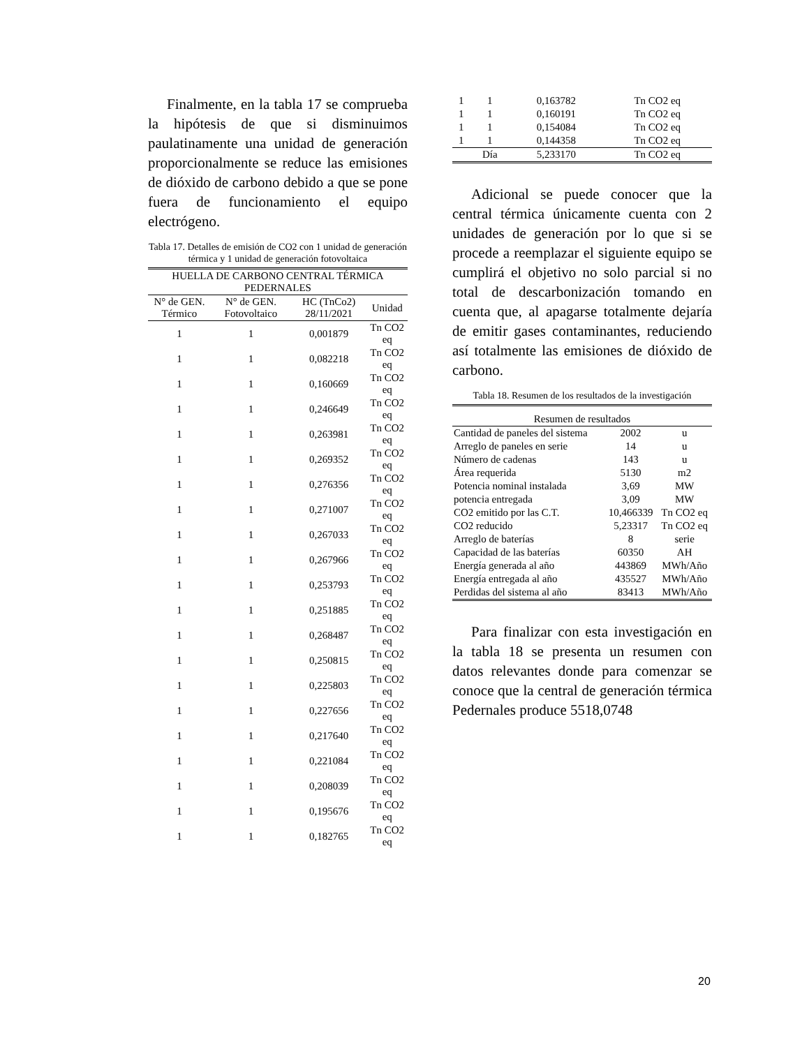Finalmente, en la tabla 17 se comprueba la hipótesis de que si disminuimos paulatinamente una unidad de generación proporcionalmente se reduce las emisiones de dióxido de carbono debido a que se pone fuera de funcionamiento el equipo electrógeno.
Tabla 17. Detalles de emisión de CO2 con 1 unidad de generación térmica y 1 unidad de generación fotovoltaica
| HUELLA DE CARBONO CENTRAL TÉRMICA PEDERNALES | | | |
| --- | --- | --- | --- |
| N° de GEN. Térmico | N° de GEN. Fotovoltaico | HC (TnCo2) 28/11/2021 | Unidad |
| 1 | 1 | 0,001879 | Tn CO2 eq |
| 1 | 1 | 0,082218 | Tn CO2 eq |
| 1 | 1 | 0,160669 | Tn CO2 eq |
| 1 | 1 | 0,246649 | Tn CO2 eq |
| 1 | 1 | 0,263981 | Tn CO2 eq |
| 1 | 1 | 0,269352 | Tn CO2 eq |
| 1 | 1 | 0,276356 | Tn CO2 eq |
| 1 | 1 | 0,271007 | Tn CO2 eq |
| 1 | 1 | 0,267033 | Tn CO2 eq |
| 1 | 1 | 0,267966 | Tn CO2 eq |
| 1 | 1 | 0,253793 | Tn CO2 eq |
| 1 | 1 | 0,251885 | Tn CO2 eq |
| 1 | 1 | 0,268487 | Tn CO2 eq |
| 1 | 1 | 0,250815 | Tn CO2 eq |
| 1 | 1 | 0,225803 | Tn CO2 eq |
| 1 | 1 | 0,227656 | Tn CO2 eq |
| 1 | 1 | 0,217640 | Tn CO2 eq |
| 1 | 1 | 0,221084 | Tn CO2 eq |
| 1 | 1 | 0,208039 | Tn CO2 eq |
| 1 | 1 | 0,195676 | Tn CO2 eq |
| 1 | 1 | 0,182765 | Tn CO2 eq |
| 1 | 1 | 0,163782 | Tn CO2 eq |
| 1 | 1 | 0,160191 | Tn CO2 eq |
| 1 | 1 | 0,154084 | Tn CO2 eq |
| 1 | 1 | 0,144358 | Tn CO2 eq |
| | Día | 5,233170 | Tn CO2 eq |
Adicional se puede conocer que la central térmica únicamente cuenta con 2 unidades de generación por lo que si se procede a reemplazar el siguiente equipo se cumplirá el objetivo no solo parcial si no total de descarbonización tomando en cuenta que, al apagarse totalmente dejaría de emitir gases contaminantes, reduciendo así totalmente las emisiones de dióxido de carbono.
Tabla 18. Resumen de los resultados de la investigación
| Resumen de resultados | | |
| --- | --- | --- |
| Cantidad de paneles del sistema | 2002 | u |
| Arreglo de paneles en serie | 14 | u |
| Número de cadenas | 143 | u |
| Área requerida | 5130 | m2 |
| Potencia nominal instalada | 3,69 | MW |
| potencia entregada | 3,09 | MW |
| CO2 emitido por las C.T. | 10,466339 | Tn CO2 eq |
| CO2 reducido | 5,23317 | Tn CO2 eq |
| Arreglo de baterías | 8 | serie |
| Capacidad de las baterías | 60350 | AH |
| Energía generada al año | 443869 | MWh/Año |
| Energía entregada al año | 435527 | MWh/Año |
| Perdidas del sistema al año | 83413 | MWh/Año |
Para finalizar con esta investigación en la tabla 18 se presenta un resumen con datos relevantes donde para comenzar se conoce que la central de generación térmica Pedernales produce 5518,0748
20